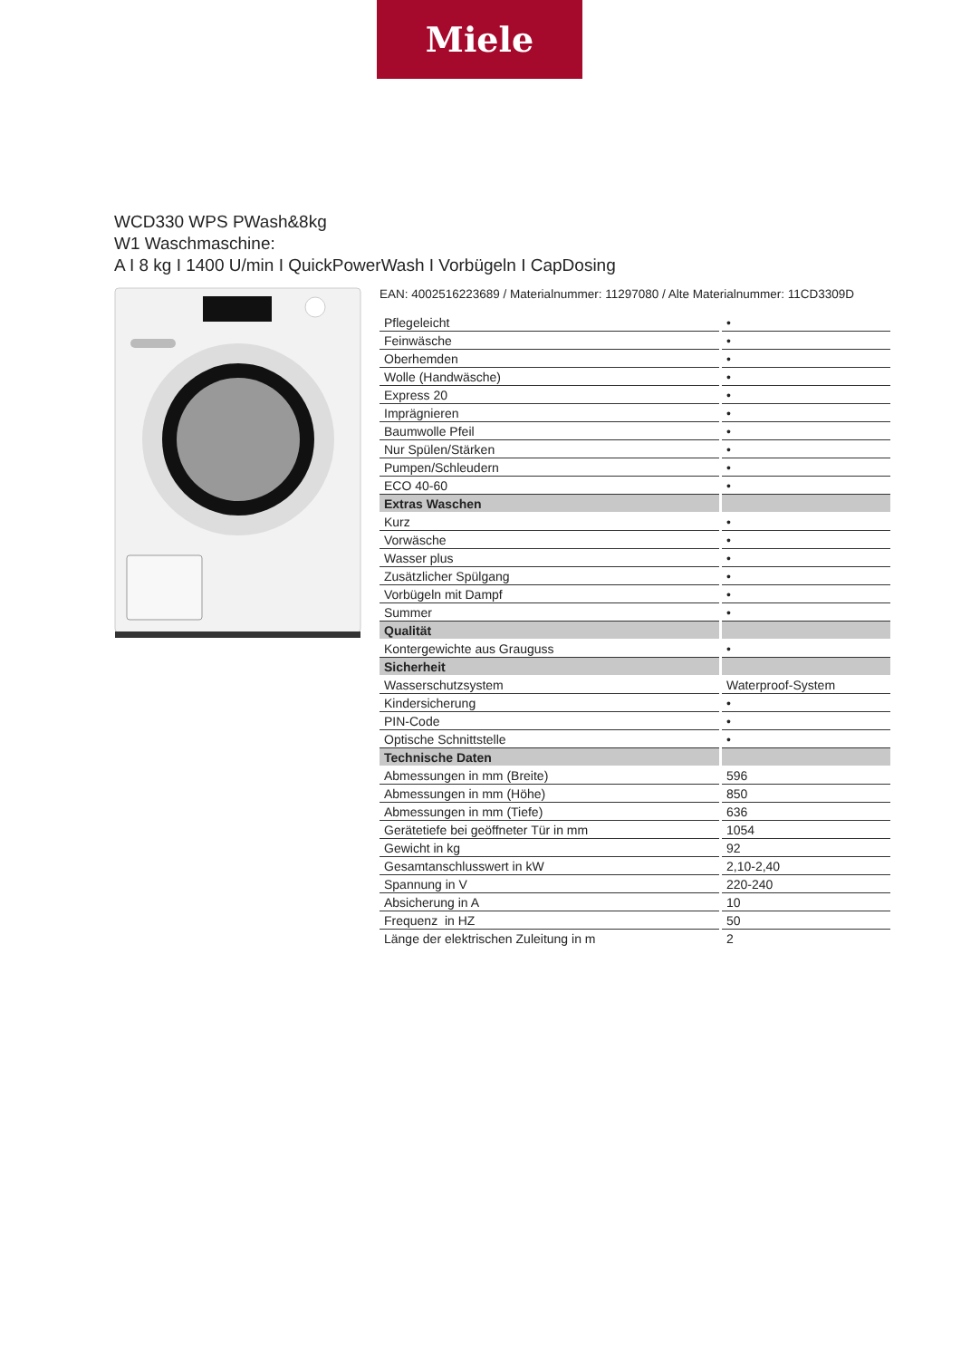Miele
WCD330 WPS PWash&8kg
W1 Waschmaschine:
A I 8 kg I 1400 U/min I QuickPowerWash I Vorbügeln I CapDosing
EAN: 4002516223689 / Materialnummer: 11297080 / Alte Materialnummer: 11CD3309D
| Pflegeleicht | • |
| Feinwäsche | • |
| Oberhemden | • |
| Wolle (Handwäsche) | • |
| Express 20 | • |
| Imprägnieren | • |
| Baumwolle Pfeil | • |
| Nur Spülen/Stärken | • |
| Pumpen/Schleudern | • |
| ECO 40-60 | • |
| Extras Waschen | |
| Kurz | • |
| Vorwäsche | • |
| Wasser plus | • |
| Zusätzlicher Spülgang | • |
| Vorbügeln mit Dampf | • |
| Summer | • |
| Qualität | |
| Kontergewichte aus Grauguss | • |
| Sicherheit | |
| Wasserschutzsystem | Waterproof-System |
| Kindersicherung | • |
| PIN-Code | • |
| Optische Schnittstelle | • |
| Technische Daten | |
| Abmessungen in mm (Breite) | 596 |
| Abmessungen in mm (Höhe) | 850 |
| Abmessungen in mm (Tiefe) | 636 |
| Gerätetiefe bei geöffneter Tür in mm | 1054 |
| Gewicht in kg | 92 |
| Gesamtanschlusswert in kW | 2,10-2,40 |
| Spannung in V | 220-240 |
| Absicherung in A | 10 |
| Frequenz in HZ | 50 |
| Länge der elektrischen Zuleitung in m | 2 |